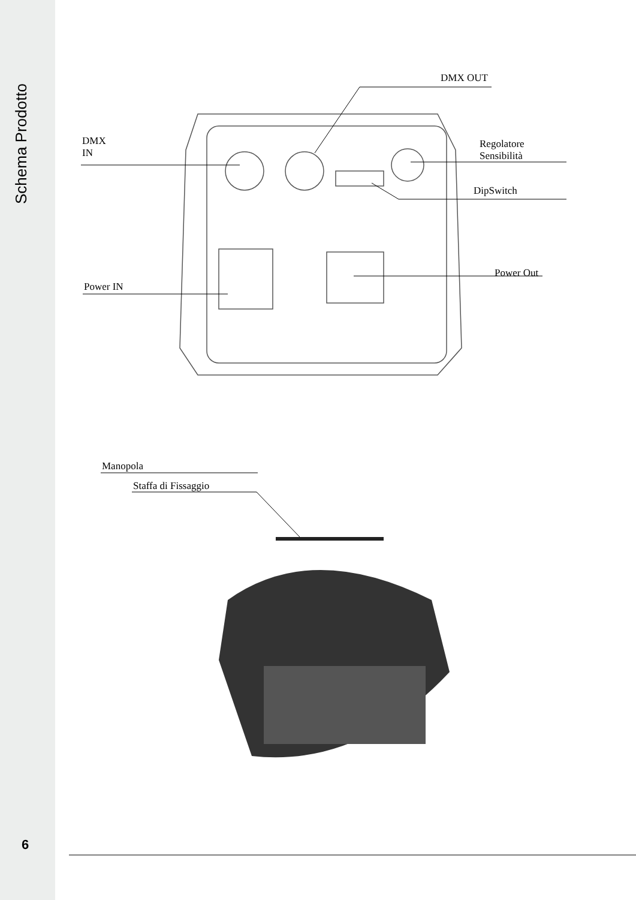Schema Prodotto
DMX OUT
DMX
IN
Regolatore
Sensibilità
DipSwitch
Power IN
Power Out
Staffa di Fissaggio
Manopola
6